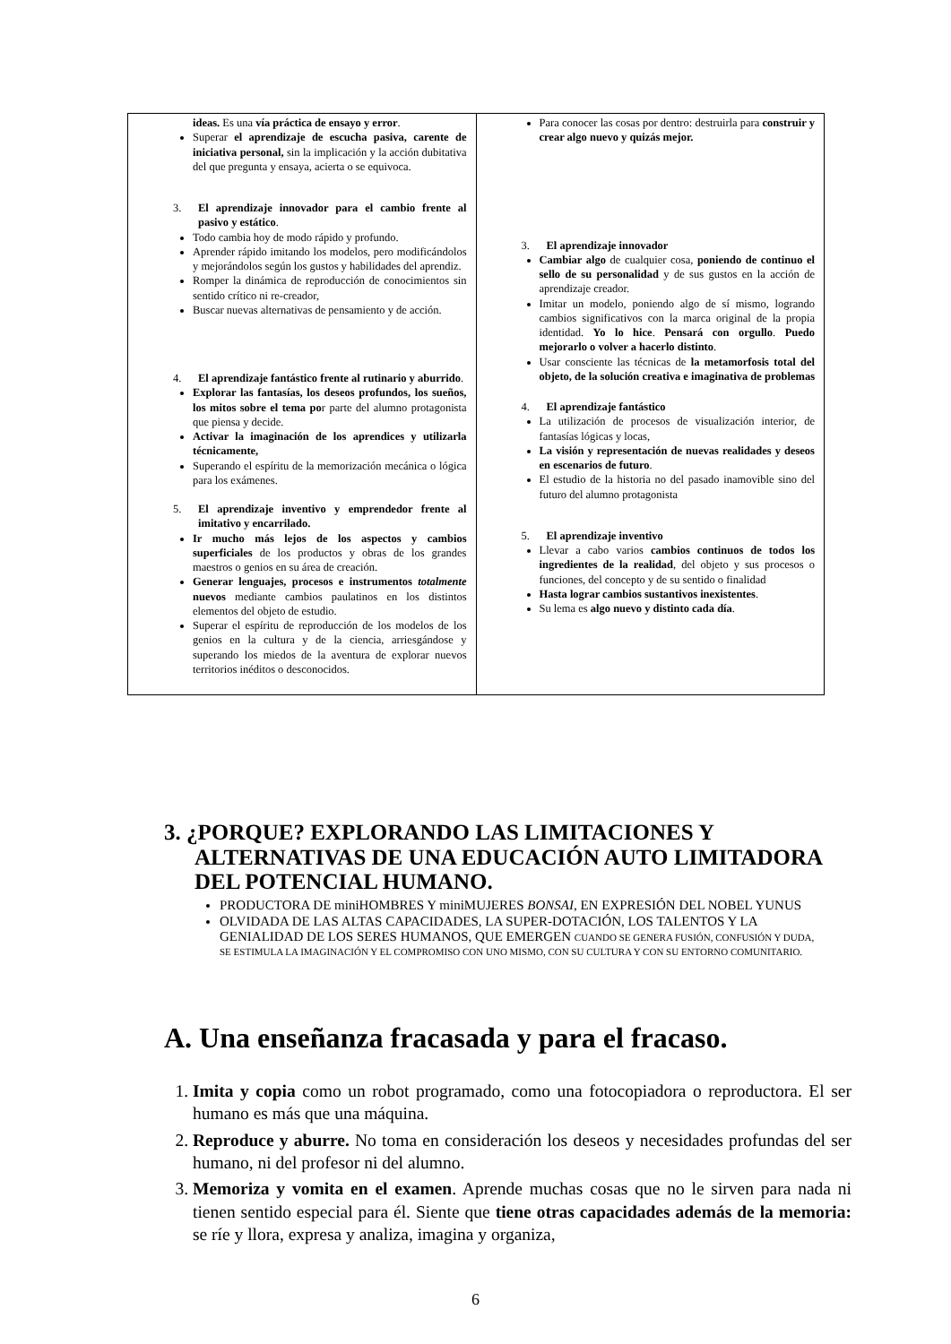| ideas. Es una vía práctica de ensayo y error . Superar el aprendizaje de escucha pasiva, carente de iniciativa personal, sin la implicación y la acción dubitativa del que pregunta y ensaya, acierta o se equivoca. 3. El aprendizaje innovador para el cambio frente al pasivo y estático . Todo cambia hoy de modo rápido y profundo. Aprender rápido imitando los modelos, pero modificándolos y mejorándolos según los gustos y habilidades del aprendiz. Romper la dinámica de reproducción de conocimientos sin sentido crítico ni re-creador, Buscar nuevas alternativas de pensamiento y de acción. 4. El aprendizaje fantástico frente al rutinario y aburrido . Explorar las fantasías, los deseos profundos, los sueños, los mitos sobre el tema po r parte del alumno protagonista que piensa y decide. Activar la imaginación de los aprendices y utilizarla técnicamente, Superando el espíritu de la memorización mecánica o lógica para los exámenes. 5. El aprendizaje inventivo y emprendedor frente al imitativo y encarrilado. Ir mucho más lejos de los aspectos y cambios superficiales de los productos y obras de los grandes maestros o genios en su área de creación. Generar lenguajes, procesos e instrumentos totalmente nuevos mediante cambios paulatinos en los distintos elementos del objeto de estudio. Superar el espíritu de reproducción de los modelos de los genios en la cultura y de la ciencia, arriesgándose y superando los miedos de la aventura de explorar nuevos territorios inéditos o desconocidos. | Para conocer las cosas por dentro: destruirla para construir y crear algo nuevo y quizás mejor. 3. El aprendizaje innovador Cambiar algo de cualquier cosa, poniendo de continuo el sello de su personalidad y de sus gustos en la acción de aprendizaje creador. Imitar un modelo, poniendo algo de sí mismo, logrando cambios significativos con la marca original de la propia identidad. Yo lo hice . Pensará con orgullo . Puedo mejorarlo o volver a hacerlo distinto . Usar consciente las técnicas de la metamorfosis total del objeto, de la solución creativa e imaginativa de problemas 4. El aprendizaje fantástico La utilización de procesos de visualización interior, de fantasías lógicas y locas, La visión y representación de nuevas realidades y deseos en escenarios de futuro . El estudio de la historia no del pasado inamovible sino del futuro del alumno protagonista 5. El aprendizaje inventivo Llevar a cabo varios cambios continuos de todos los ingredientes de la realidad , del objeto y sus procesos o funciones, del concepto y de su sentido o finalidad Hasta lograr cambios sustantivos inexistentes . Su lema es algo nuevo y distinto cada día . |
3. ¿PORQUE? EXPLORANDO LAS LIMITACIONES Y
ALTERNATIVAS DE UNA EDUCACIÓN AUTO LIMITADORA DEL POTENCIAL HUMANO.
PRODUCTORA DE miniHOMBRES Y miniMUJERES BONSAI, EN EXPRESIÓN DEL NOBEL YUNUS
OLVIDADA DE LAS ALTAS CAPACIDADES, LA SUPER-DOTACIÓN, LOS TALENTOS Y LA GENIALIDAD DE LOS SERES HUMANOS, QUE EMERGEN CUANDO SE GENERA FUSIÓN, CONFUSIÓN Y DUDA, SE ESTIMULA LA IMAGINACIÓN Y EL COMPROMISO CON UNO MISMO, CON SU CULTURA Y CON SU ENTORNO COMUNITARIO.
A. Una enseñanza fracasada y para el fracaso.
1. Imita y copia como un robot programado, como una fotocopiadora o reproductora. El ser humano es más que una máquina.
2. Reproduce y aburre. No toma en consideración los deseos y necesidades profundas del ser humano, ni del profesor ni del alumno.
3. Memoriza y vomita en el examen. Aprende muchas cosas que no le sirven para nada ni tienen sentido especial para él. Siente que tiene otras capacidades además de la memoria: se ríe y llora, expresa y analiza, imagina y organiza,
6